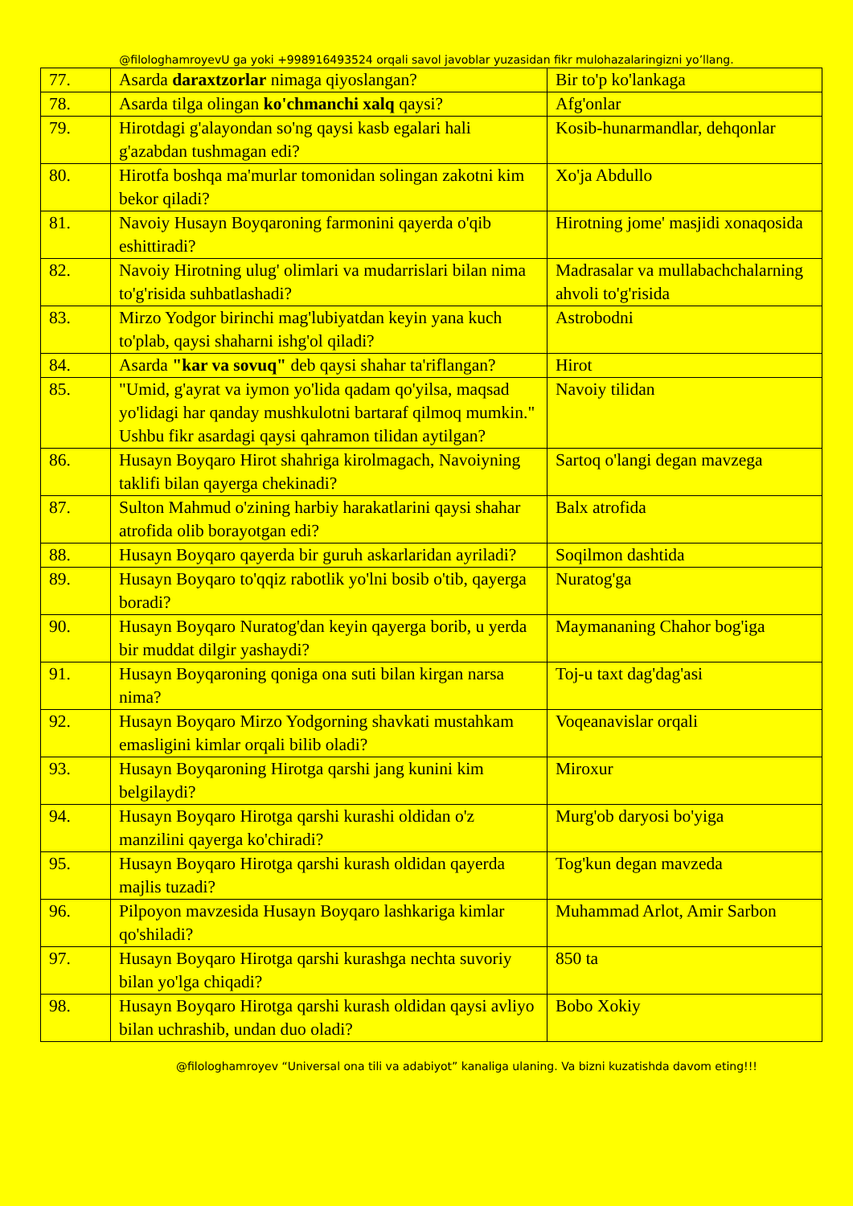@filologhamroyevU ga yoki +998916493524 orqali savol javoblar yuzasidan fikr mulohazalaringizni yo’llang.
| 77. | Asarda daraxtzorlar nimaga qiyoslangan? | Bir to'p ko'lankaga |
| 78. | Asarda tilga olingan ko'chmanchi xalq qaysi? | Afg'onlar |
| 79. | Hirotdagi g'alayondan so'ng qaysi kasb egalari hali g'azabdan tushmagan edi? | Kosib-hunarmandlar, dehqonlar |
| 80. | Hirotfa boshqa ma'murlar tomonidan solingan zakotni kim bekor qiladi? | Xo'ja Abdullo |
| 81. | Navoiy Husayn Boyqaroning farmonini qayerda o'qib eshittiradi? | Hirotning jome' masjidi xonaqosida |
| 82. | Navoiy Hirotning ulug' olimlari va mudarrislari bilan nima to'g'risida suhbatlashadi? | Madrasalar va mullabachchalarning ahvoli to'g'risida |
| 83. | Mirzo Yodgor birinchi mag'lubiyatdan keyin yana kuch to'plab, qaysi shaharni ishg'ol qiladi? | Astrobodni |
| 84. | Asarda "kar va sovuq" deb qaysi shahar ta'riflangan? | Hirot |
| 85. | "Umid, g'ayrat va iymon yo'lida qadam qo'yilsa, maqsad yo'lidagi har qanday mushkulotni bartaraf qilmoq mumkin." Ushbu fikr asardagi qaysi qahramon tilidan aytilgan? | Navoiy tilidan |
| 86. | Husayn Boyqaro Hirot shahriga kirolmagach, Navoiyning taklifi bilan qayerga chekinadi? | Sartoq o'langi degan mavzega |
| 87. | Sulton Mahmud o'zining harbiy harakatlarini qaysi shahar atrofida olib borayotgan edi? | Balx atrofida |
| 88. | Husayn Boyqaro qayerda bir guruh askarlaridan ayriladi? | Soqilmon dashtida |
| 89. | Husayn Boyqaro to'qqiz rabotlik yo'lni bosib o'tib, qayerga boradi? | Nuratog'ga |
| 90. | Husayn Boyqaro Nuratog'dan keyin qayerga borib, u yerda bir muddat dilgir yashaydi? | Maymananing Chahor bog'iga |
| 91. | Husayn Boyqaroning qoniga ona suti bilan kirgan narsa nima? | Toj-u taxt dag'dag'asi |
| 92. | Husayn Boyqaro Mirzo Yodgorning shavkati mustahkam emasligini kimlar orqali bilib oladi? | Voqeanavislar orqali |
| 93. | Husayn Boyqaroning Hirotga qarshi jang kunini kim belgilaydi? | Miroxur |
| 94. | Husayn Boyqaro Hirotga qarshi kurashi oldidan o'z manzilini qayerga ko'chiradi? | Murg'ob daryosi bo'yiga |
| 95. | Husayn Boyqaro Hirotga qarshi kurash oldidan qayerda majlis tuzadi? | Tog'kun degan mavzeda |
| 96. | Pilpoyon mavzesida Husayn Boyqaro lashkariga kimlar qo'shiladi? | Muhammad Arlot, Amir Sarbon |
| 97. | Husayn Boyqaro Hirotga qarshi kurashga nechta suvoriy bilan yo'lga chiqadi? | 850 ta |
| 98. | Husayn Boyqaro Hirotga qarshi kurash oldidan qaysi avliyo bilan uchrashib, undan duo oladi? | Bobo Xokiy |
@filologhamroyev “Universal ona tili va adabiyot” kanaliga ulaning. Va bizni kuzatishda davom eting!!!